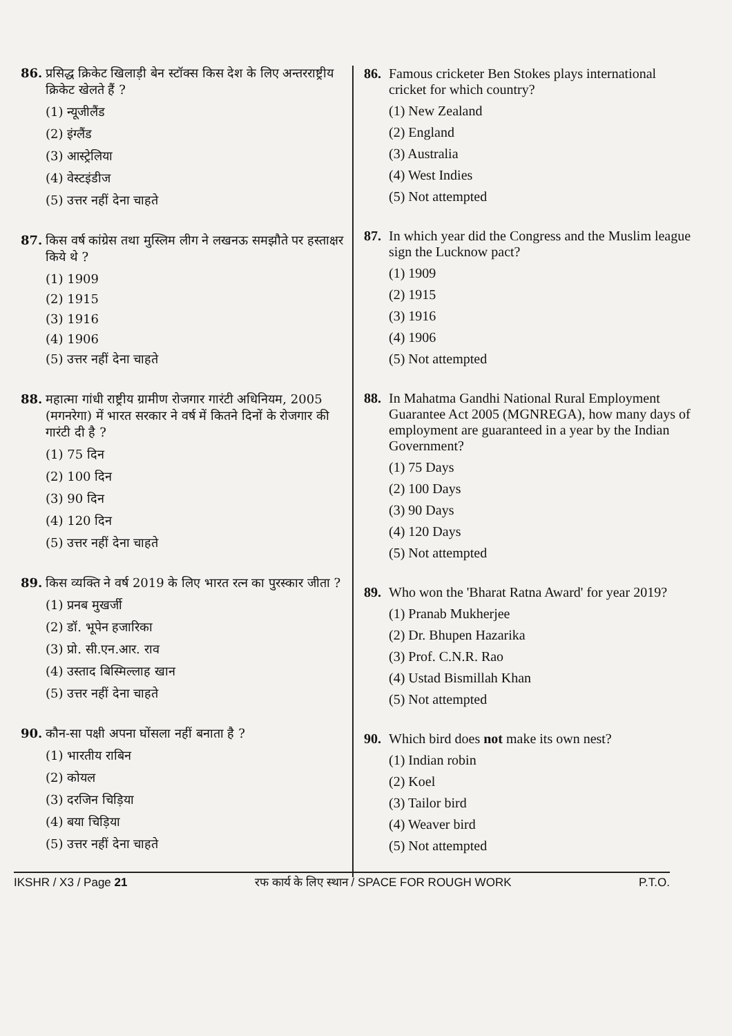86. प्रसिद्ध क्रिकेट खिलाड़ी बेन स्टॉक्स किस देश के लिए अन्तरराष्ट्रीय क्रिकेट खेलते हैं ?
(1) न्यूजीलैंड
(2) इंग्लैंड
(3) आस्ट्रेलिया
(4) वेस्टइंडीज
(5) उत्तर नहीं देना चाहते
87. किस वर्ष कांग्रेस तथा मुस्लिम लीग ने लखनऊ समझौते पर हस्ताक्षर किये थे ?
(1) 1909
(2) 1915
(3) 1916
(4) 1906
(5) उत्तर नहीं देना चाहते
88. महात्मा गांधी राष्ट्रीय ग्रामीण रोजगार गारंटी अधिनियम, 2005 (मगनरेगा) में भारत सरकार ने वर्ष में कितने दिनों के रोजगार की गारंटी दी है ?
(1) 75 दिन
(2) 100 दिन
(3) 90 दिन
(4) 120 दिन
(5) उत्तर नहीं देना चाहते
89. किस व्यक्ति ने वर्ष 2019 के लिए भारत रत्न का पुरस्कार जीता ?
(1) प्रनब मुखर्जी
(2) डॉ. भूपेन हजारिका
(3) प्रो. सी.एन.आर. राव
(4) उस्ताद बिस्मिल्लाह खान
(5) उत्तर नहीं देना चाहते
90. कौन-सा पक्षी अपना घोंसला नहीं बनाता है ?
(1) भारतीय राबिन
(2) कोयल
(3) दरजिन चिड़िया
(4) बया चिड़िया
(5) उत्तर नहीं देना चाहते
86. Famous cricketer Ben Stokes plays international cricket for which country?
(1) New Zealand
(2) England
(3) Australia
(4) West Indies
(5) Not attempted
87. In which year did the Congress and the Muslim league sign the Lucknow pact?
(1) 1909
(2) 1915
(3) 1916
(4) 1906
(5) Not attempted
88. In Mahatma Gandhi National Rural Employment Guarantee Act 2005 (MGNREGA), how many days of employment are guaranteed in a year by the Indian Government?
(1) 75 Days
(2) 100 Days
(3) 90 Days
(4) 120 Days
(5) Not attempted
89. Who won the 'Bharat Ratna Award' for year 2019?
(1) Pranab Mukherjee
(2) Dr. Bhupen Hazarika
(3) Prof. C.N.R. Rao
(4) Ustad Bismillah Khan
(5) Not attempted
90. Which bird does not make its own nest?
(1) Indian robin
(2) Koel
(3) Tailor bird
(4) Weaver bird
(5) Not attempted
IKSHR / X3 / Page 21 रफ कार्य के लिए स्थान / SPACE FOR ROUGH WORK P.T.O.